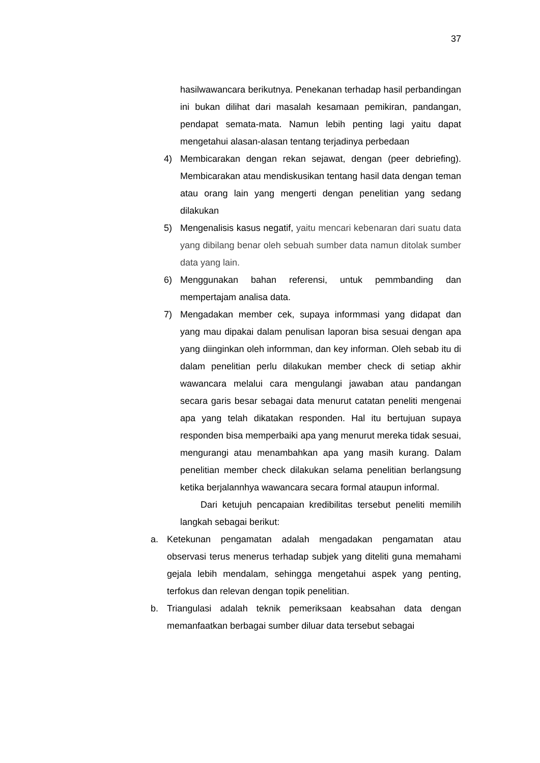37
hasilwawancara berikutnya. Penekanan terhadap hasil perbandingan ini bukan dilihat dari masalah kesamaan pemikiran, pandangan, pendapat semata-mata. Namun lebih penting lagi yaitu dapat mengetahui alasan-alasan tentang terjadinya perbedaan
4) Membicarakan dengan rekan sejawat, dengan (peer debriefing). Membicarakan atau mendiskusikan tentang hasil data dengan teman atau orang lain yang mengerti dengan penelitian yang sedang dilakukan
5) Mengenalisis kasus negatif, yaitu mencari kebenaran dari suatu data yang dibilang benar oleh sebuah sumber data namun ditolak sumber data yang lain.
6) Menggunakan bahan referensi, untuk pemmbanding dan mempertajam analisa data.
7) Mengadakan member cek, supaya informmasi yang didapat dan yang mau dipakai dalam penulisan laporan bisa sesuai dengan apa yang diinginkan oleh informman, dan key informan. Oleh sebab itu di dalam penelitian perlu dilakukan member check di setiap akhir wawancara melalui cara mengulangi jawaban atau pandangan secara garis besar sebagai data menurut catatan peneliti mengenai apa yang telah dikatakan responden. Hal itu bertujuan supaya responden bisa memperbaiki apa yang menurut mereka tidak sesuai, mengurangi atau menambahkan apa yang masih kurang. Dalam penelitian member check dilakukan selama penelitian berlangsung ketika berjalannhya wawancara secara formal ataupun informal.
Dari ketujuh pencapaian kredibilitas tersebut peneliti memilih langkah sebagai berikut:
a. Ketekunan pengamatan adalah mengadakan pengamatan atau observasi terus menerus terhadap subjek yang diteliti guna memahami gejala lebih mendalam, sehingga mengetahui aspek yang penting, terfokus dan relevan dengan topik penelitian.
b. Triangulasi adalah teknik pemeriksaan keabsahan data dengan memanfaatkan berbagai sumber diluar data tersebut sebagai